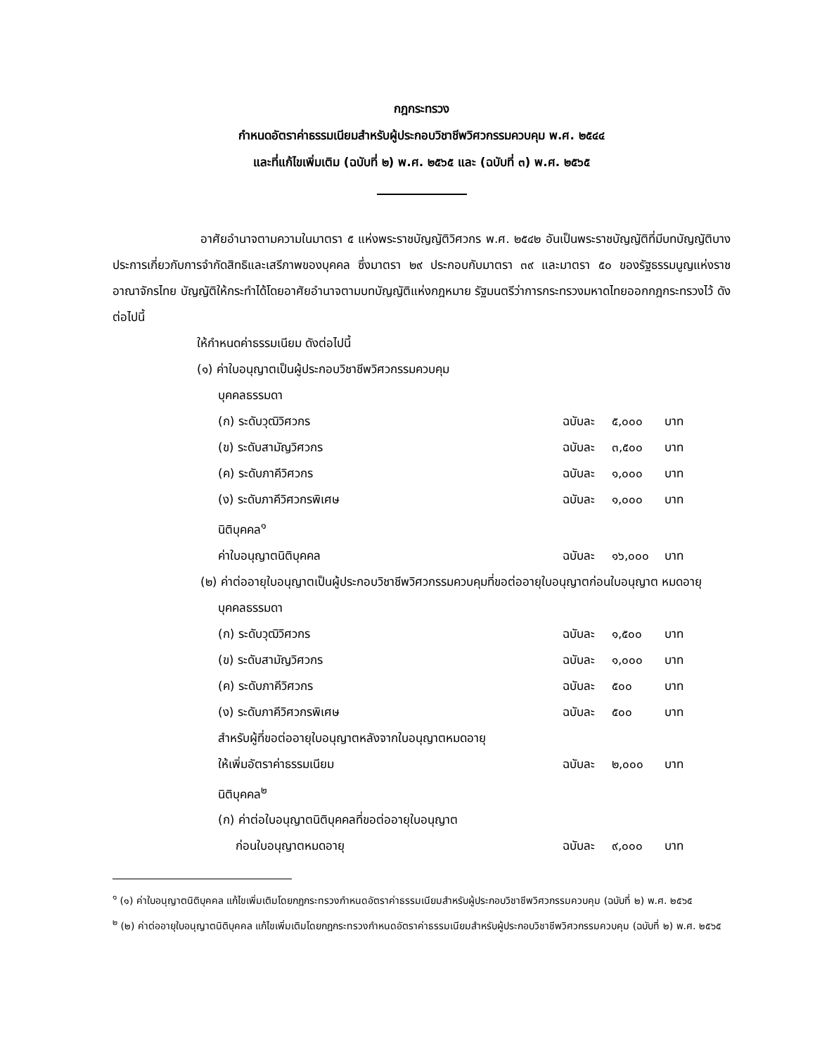กฎกระทรวง
กำหนดอัตราค่าธรรมเนียมสำหรับผู้ประกอบวิชาชีพวิศวกรรมควบคุม พ.ศ. ๒๕๔๔
และที่แก้ไขเพิ่มเติม (ฉบับที่ ๒) พ.ศ. ๒๕๖๕ และ (ฉบับที่ ๓) พ.ศ. ๒๕๖๕
อาศัยอำนาจตามความในมาตรา ๕ แห่งพระราชบัญญัติวิศวกร พ.ศ. ๒๕๔๒ อันเป็นพระราชบัญญัติที่มีบทบัญญัติบางประการเกี่ยวกับการจำกัดสิทธิและเสรีภาพของบุคคล ซึ่งมาตรา ๒๙ ประกอบกับมาตรา ๓๙ และมาตรา ๕๐ ของรัฐธรรมนูญแห่งราชอาณาจักรไทย บัญญัติให้กระทำได้โดยอาศัยอำนาจตามบทบัญญัติแห่งกฎหมาย รัฐมนตรีว่าการกระทรวงมหาดไทยออกกฎกระทรวงไว้ ดังต่อไปนี้
ให้กำหนดค่าธรรมเนียม ดังต่อไปนี้
(๑) ค่าใบอนุญาตเป็นผู้ประกอบวิชาชีพวิศวกรรมควบคุม
บุคคลธรรมดา
(ก) ระดับวุฒิวิศวกร ฉบับละ ๕,๐๐๐ บาท
(ข) ระดับสามัญวิศวกร ฉบับละ ๓,๕๐๐ บาท
(ค) ระดับภาคีวิศวกร ฉบับละ ๑,๐๐๐ บาท
(ง) ระดับภาคีวิศวกรพิเศษ ฉบับละ ๑,๐๐๐ บาท
นิติบุคคล<sup>๑</sup>
ค่าใบอนุญาตนิติบุคคล ฉบับละ ๑๖,๐๐๐ บาท
(๒) ค่าต่ออายุใบอนุญาตเป็นผู้ประกอบวิชาชีพวิศวกรรมควบคุมที่ขอต่ออายุใบอนุญาตก่อนใบอนุญาต หมดอายุ
บุคคลธรรมดา
(ก) ระดับวุฒิวิศวกร ฉบับละ ๑,๕๐๐ บาท
(ข) ระดับสามัญวิศวกร ฉบับละ ๑,๐๐๐ บาท
(ค) ระดับภาคีวิศวกร ฉบับละ ๕๐๐ บาท
(ง) ระดับภาคีวิศวกรพิเศษ ฉบับละ ๕๐๐ บาท
สำหรับผู้ที่ขอต่ออายุใบอนุญาตหลังจากใบอนุญาตหมดอายุ
ให้เพิ่มอัตราค่าธรรมเนียม ฉบับละ ๒,๐๐๐ บาท
นิติบุคคล<sup>๒</sup>
(ก) ค่าต่อใบอนุญาตนิติบุคคลที่ขอต่ออายุใบอนุญาต
ก่อนใบอนุญาตหมดอายุ ฉบับละ ๙,๐๐๐ บาท
<sup>๑</sup> (๑) ค่าใบอนุญาตนิติบุคคล แก้ไขเพิ่มเติมโดยกฎกระทรวงกำหนดอัตราค่าธรรมเนียมสำหรับผู้ประกอบวิชาชีพวิศวกรรมควบคุม (ฉบับที่ ๒) พ.ศ. ๒๕๖๕
<sup>๒</sup> (๒) ค่าต่ออายุใบอนุญาตนิติบุคคล แก้ไขเพิ่มเติมโดยกฎกระทรวงกำหนดอัตราค่าธรรมเนียมสำหรับผู้ประกอบวิชาชีพวิศวกรรมควบคุม (ฉบับที่ ๒) พ.ศ. ๒๕๖๕